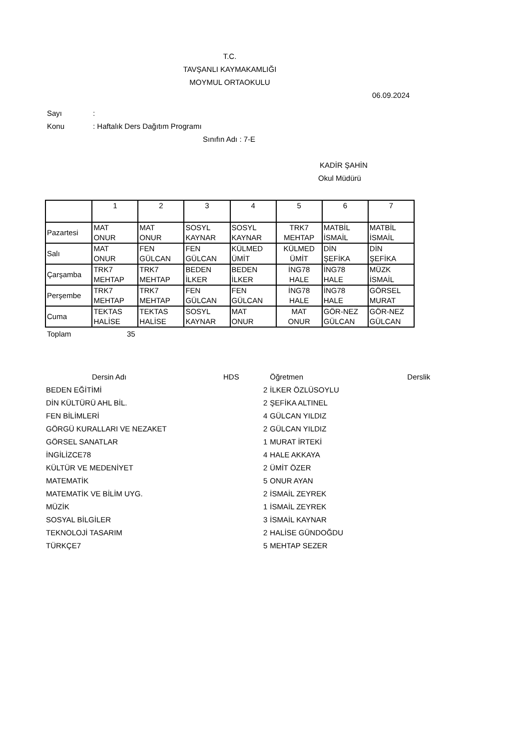T.C.
TAVŞANLI KAYMAKAMLIĞI
MOYMUL ORTAOKULU
06.09.2024
Sayı:
Konu: Haftalık Ders Dağıtım Programı
Sınıfın Adı : 7-E
KADİR ŞAHİN
Okul Müdürü
| | 1 | 2 | 3 | 4 | 5 | 6 | 7 |
| Pazartesi | MAT ONUR | MAT ONUR | SOSYL KAYNAR | SOSYL KAYNAR | TRK7 MEHTAP | MATBİL İSMAİL | MATBİL İSMAİL |
| Salı | MAT ONUR | FEN GÜLCAN | FEN GÜLCAN | KÜLMED ÜMİT | KÜLMED ÜMİT | DİN ŞEFİKA | DİN ŞEFİKA |
| Çarşamba | TRK7 MEHTAP | TRK7 MEHTAP | BEDEN İLKER | BEDEN İLKER | İNG78 HALE | İNG78 HALE | MÜZK İSMAİL |
| Perşembe | TRK7 MEHTAP | TRK7 MEHTAP | FEN GÜLCAN | FEN GÜLCAN | İNG78 HALE | İNG78 HALE | GÖRSEL MURAT |
| Cuma | TEKTAS HALİSE | TEKTAS HALİSE | SOSYL KAYNAR | MAT ONUR | MAT ONUR | GÖR-NEZ GÜLCAN | GÖR-NEZ GÜLCAN |
Toplam 35
| Dersin Adı | HDS | | Öğretmen | Derslik |
| --- | --- | --- | --- | --- |
| BEDEN EĞİTİMİ | | 2 | İLKER ÖZLÜSOYLU | |
| DİN KÜLTÜRÜ AHL BİL. | | 2 | ŞEFİKA ALTINEL | |
| FEN BİLİMLERİ | | 4 | GÜLCAN YILDIZ | |
| GÖRGÜ KURALLARI VE NEZAKET | | 2 | GÜLCAN YILDIZ | |
| GÖRSEL SANATLAR | | 1 | MURAT İRTEKİ | |
| İNGİLİZCE78 | | 4 | HALE AKKAYA | |
| KÜLTÜR VE MEDENİYET | | 2 | ÜMİT ÖZER | |
| MATEMATİK | | 5 | ONUR AYAN | |
| MATEMATİK VE BİLİM UYG. | | 2 | İSMAİL ZEYREK | |
| MÜZİK | | 1 | İSMAİL ZEYREK | |
| SOSYAL BİLGİLER | | 3 | İSMAİL KAYNAR | |
| TEKNOLOJİ TASARIM | | 2 | HALİSE GÜNDOĞDU | |
| TÜRKÇE7 | | 5 | MEHTAP SEZER | |